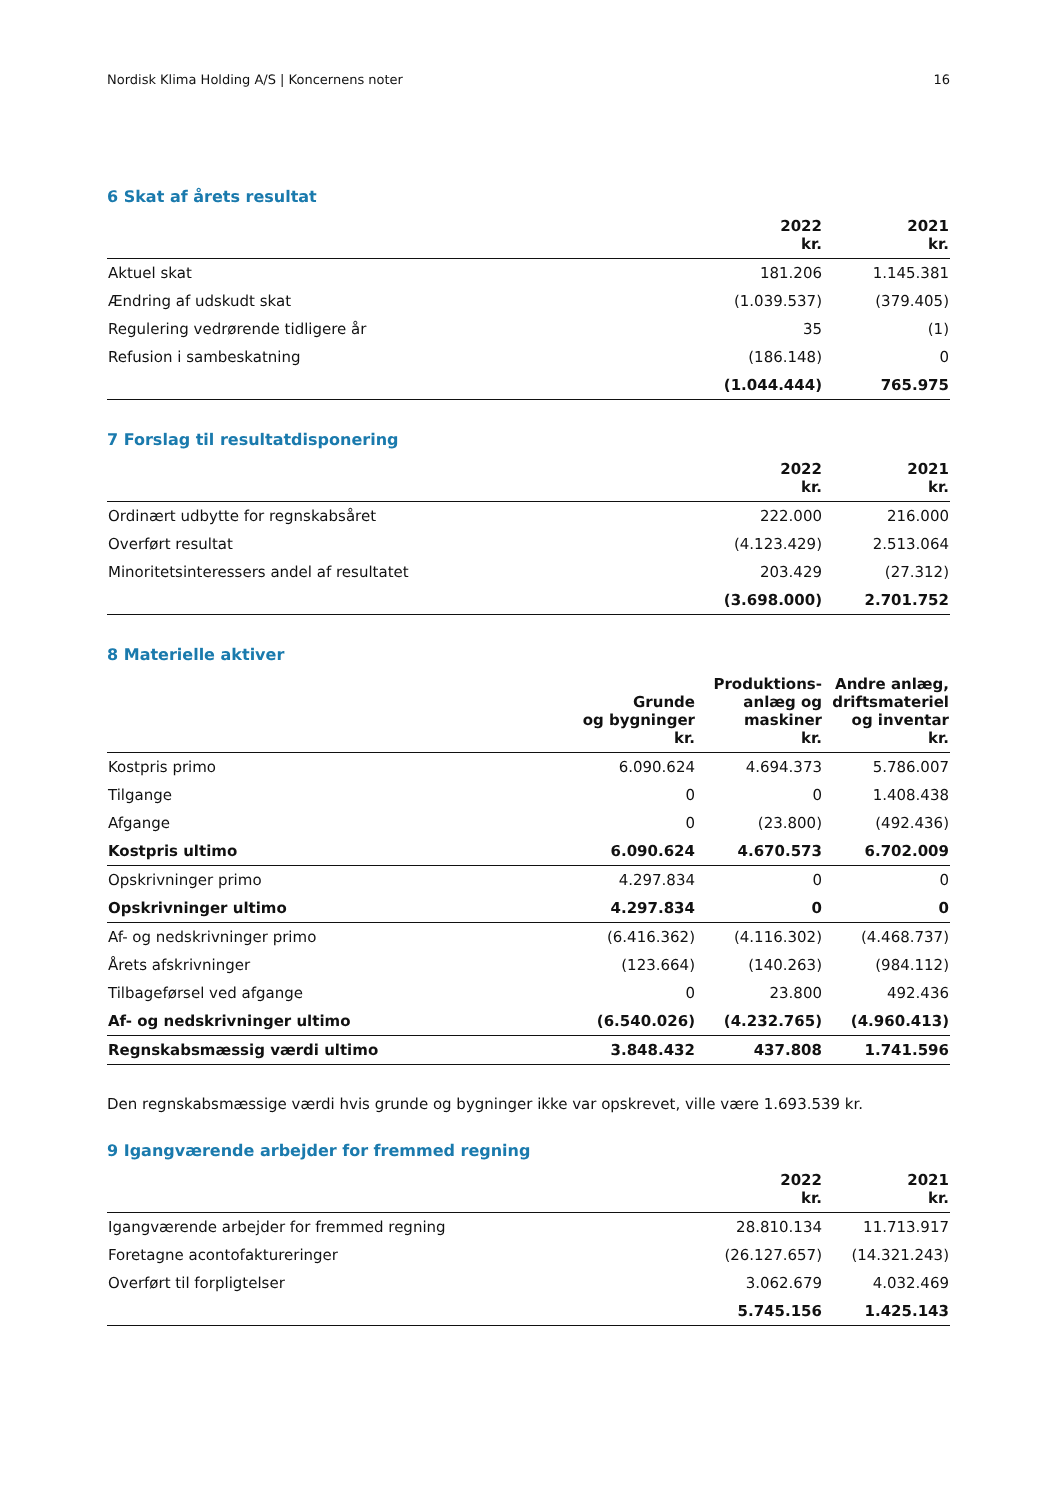Nordisk Klima Holding A/S | Koncernens noter 16
6 Skat af årets resultat
| | 2022 kr. | 2021 kr. |
| --- | --- | --- |
| Aktuel skat | 181.206 | 1.145.381 |
| Ændring af udskudt skat | (1.039.537) | (379.405) |
| Regulering vedrørende tidligere år | 35 | (1) |
| Refusion i sambeskatning | (186.148) | 0 |
| | (1.044.444) | 765.975 |
7 Forslag til resultatdisponering
| | 2022 kr. | 2021 kr. |
| --- | --- | --- |
| Ordinært udbytte for regnskabsåret | 222.000 | 216.000 |
| Overført resultat | (4.123.429) | 2.513.064 |
| Minoritetsinteressers andel af resultatet | 203.429 | (27.312) |
| | (3.698.000) | 2.701.752 |
8 Materielle aktiver
| | Grunde og bygninger kr. | Produktions- anlæg og maskiner kr. | Andre anlæg, driftsmateriel og inventar kr. |
| --- | --- | --- | --- |
| Kostpris primo | 6.090.624 | 4.694.373 | 5.786.007 |
| Tilgange | 0 | 0 | 1.408.438 |
| Afgange | 0 | (23.800) | (492.436) |
| Kostpris ultimo | 6.090.624 | 4.670.573 | 6.702.009 |
| Opskrivninger primo | 4.297.834 | 0 | 0 |
| Opskrivninger ultimo | 4.297.834 | 0 | 0 |
| Af- og nedskrivninger primo | (6.416.362) | (4.116.302) | (4.468.737) |
| Årets afskrivninger | (123.664) | (140.263) | (984.112) |
| Tilbageførsel ved afgange | 0 | 23.800 | 492.436 |
| Af- og nedskrivninger ultimo | (6.540.026) | (4.232.765) | (4.960.413) |
| Regnskabsmæssig værdi ultimo | 3.848.432 | 437.808 | 1.741.596 |
Den regnskabsmæssige værdi hvis grunde og bygninger ikke var opskrevet, ville være 1.693.539 kr.
9 Igangværende arbejder for fremmed regning
| | 2022 kr. | 2021 kr. |
| --- | --- | --- |
| Igangværende arbejder for fremmed regning | 28.810.134 | 11.713.917 |
| Foretagne acontofaktureringer | (26.127.657) | (14.321.243) |
| Overført til forpligtelser | 3.062.679 | 4.032.469 |
| | 5.745.156 | 1.425.143 |